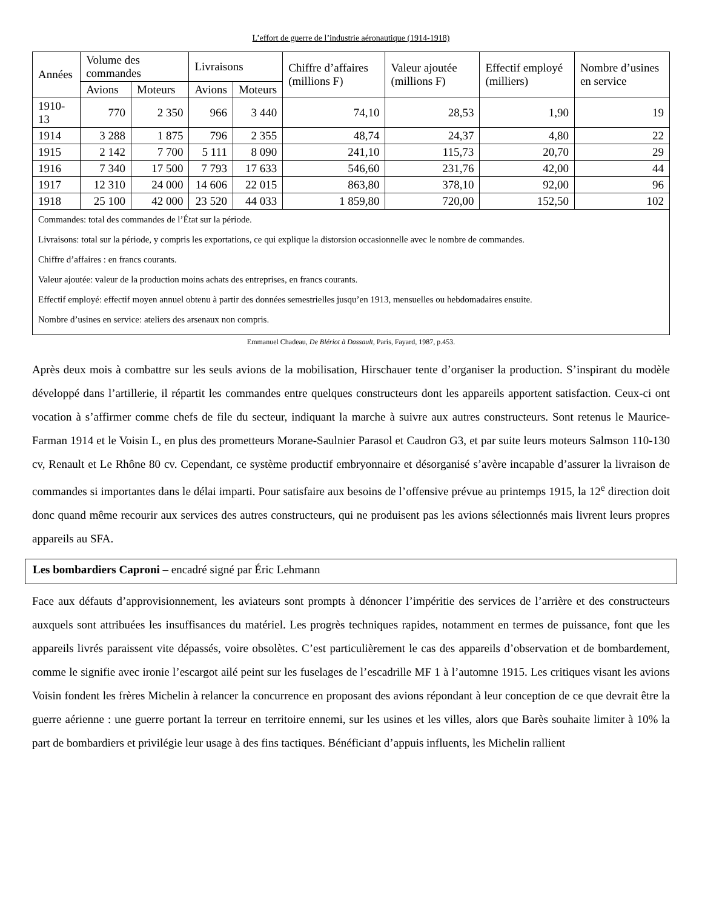L’effort de guerre de l’industrie aéronautique (1914-1918)
| Années | Volume des commandes | | Livraisons | | Chiffre d’affaires (millions F) | Valeur ajoutée (millions F) | Effectif employé (milliers) | Nombre d’usines en service |
| --- | --- | --- | --- | --- | --- | --- | --- | --- |
| | Avions | Moteurs | Avions | Moteurs | | | | |
| 1910-13 | 770 | 2 350 | 966 | 3 440 | 74,10 | 28,53 | 1,90 | 19 |
| 1914 | 3 288 | 1 875 | 796 | 2 355 | 48,74 | 24,37 | 4,80 | 22 |
| 1915 | 2 142 | 7 700 | 5 111 | 8 090 | 241,10 | 115,73 | 20,70 | 29 |
| 1916 | 7 340 | 17 500 | 7 793 | 17 633 | 546,60 | 231,76 | 42,00 | 44 |
| 1917 | 12 310 | 24 000 | 14 606 | 22 015 | 863,80 | 378,10 | 92,00 | 96 |
| 1918 | 25 100 | 42 000 | 23 520 | 44 033 | 1 859,80 | 720,00 | 152,50 | 102 |
| Commandes: total des commandes de l’État sur la période. Livraisons: total sur la période, y compris les exportations, ce qui explique la distorsion occasionnelle avec le nombre de commandes. Chiffre d’affaires : en francs courants. Valeur ajoutée: valeur de la production moins achats des entreprises, en francs courants. Effectif employé: effectif moyen annuel obtenu à partir des données semestrielles jusqu’en 1913, mensuelles ou hebdomadaires ensuite. Nombre d’usines en service: ateliers des arsenaux non compris. | | | | | | | | |
Emmanuel Chadeau, De Blériot à Dassault, Paris, Fayard, 1987, p.453.
Après deux mois à combattre sur les seuls avions de la mobilisation, Hirschauer tente d’organiser la production. S’inspirant du modèle développé dans l’artillerie, il répartit les commandes entre quelques constructeurs dont les appareils apportent satisfaction. Ceux-ci ont vocation à s’affirmer comme chefs de file du secteur, indiquant la marche à suivre aux autres constructeurs. Sont retenus le Maurice-Farman 1914 et le Voisin L, en plus des prometteurs Morane-Saulnier Parasol et Caudron G3, et par suite leurs moteurs Salmson 110-130 cv, Renault et Le Rhône 80 cv. Cependant, ce système productif embryonnaire et désorganisé s’avère incapable d’assurer la livraison de commandes si importantes dans le délai imparti. Pour satisfaire aux besoins de l’offensive prévue au printemps 1915, la 12<sup>e</sup> direction doit donc quand même recourir aux services des autres constructeurs, qui ne produisent pas les avions sélectionnés mais livrent leurs propres appareils au SFA.
Les bombardiers Caproni – encadré signé par Éric Lehmann
Face aux défauts d’approvisionnement, les aviateurs sont prompts à dénoncer l’impéritie des services de l’arrière et des constructeurs auxquels sont attribuées les insuffisances du matériel. Les progrès techniques rapides, notamment en termes de puissance, font que les appareils livrés paraissent vite dépassés, voire obsolètes. C’est particulièrement le cas des appareils d’observation et de bombardement, comme le signifie avec ironie l’escargot ailé peint sur les fuselages de l’escadrille MF 1 à l’automne 1915. Les critiques visant les avions Voisin fondent les frères Michelin à relancer la concurrence en proposant des avions répondant à leur conception de ce que devrait être la guerre aérienne : une guerre portant la terreur en territoire ennemi, sur les usines et les villes, alors que Barès souhaite limiter à 10% la part de bombardiers et privilégie leur usage à des fins tactiques. Bénéficiant d’appuis influents, les Michelin rallient